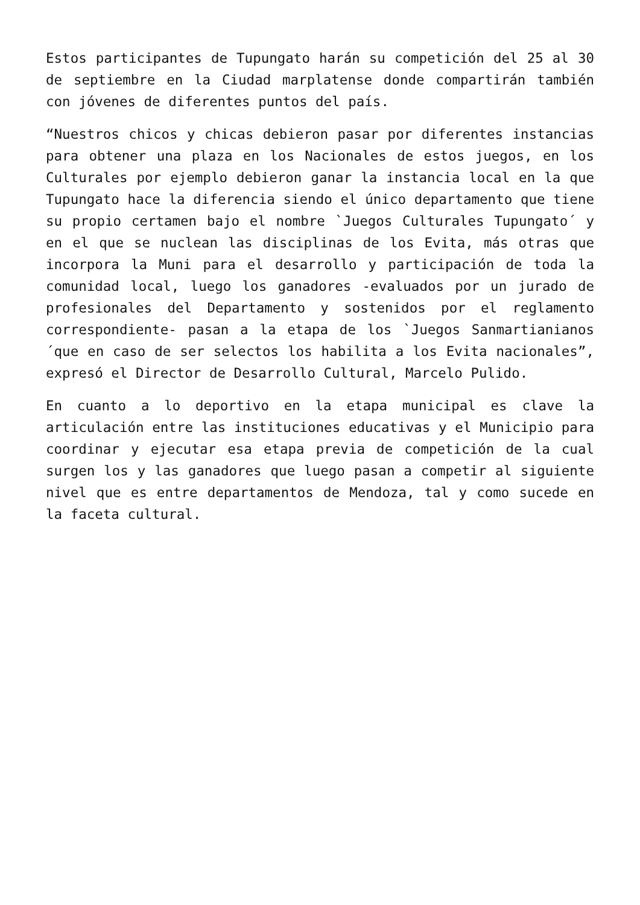Estos participantes de Tupungato harán su competición del 25 al 30 de septiembre en la Ciudad marplatense donde compartirán también con jóvenes de diferentes puntos del país.
“Nuestros chicos y chicas debieron pasar por diferentes instancias para obtener una plaza en los Nacionales de estos juegos, en los Culturales por ejemplo debieron ganar la instancia local en la que Tupungato hace la diferencia siendo el único departamento que tiene su propio certamen bajo el nombre `Juegos Culturales Tupungato´ y en el que se nuclean las disciplinas de los Evita, más otras que incorpora la Muni para el desarrollo y participación de toda la comunidad local, luego los ganadores -evaluados por un jurado de profesionales del Departamento y sostenidos por el reglamento correspondiente- pasan a la etapa de los `Juegos Sanmartianianos´que en caso de ser selectos los habilita a los Evita nacionales”, expresó el Director de Desarrollo Cultural, Marcelo Pulido.
En cuanto a lo deportivo en la etapa municipal es clave la articulación entre las instituciones educativas y el Municipio para coordinar y ejecutar esa etapa previa de competición de la cual surgen los y las ganadores que luego pasan a competir al siguiente nivel que es entre departamentos de Mendoza, tal y como sucede en la faceta cultural.